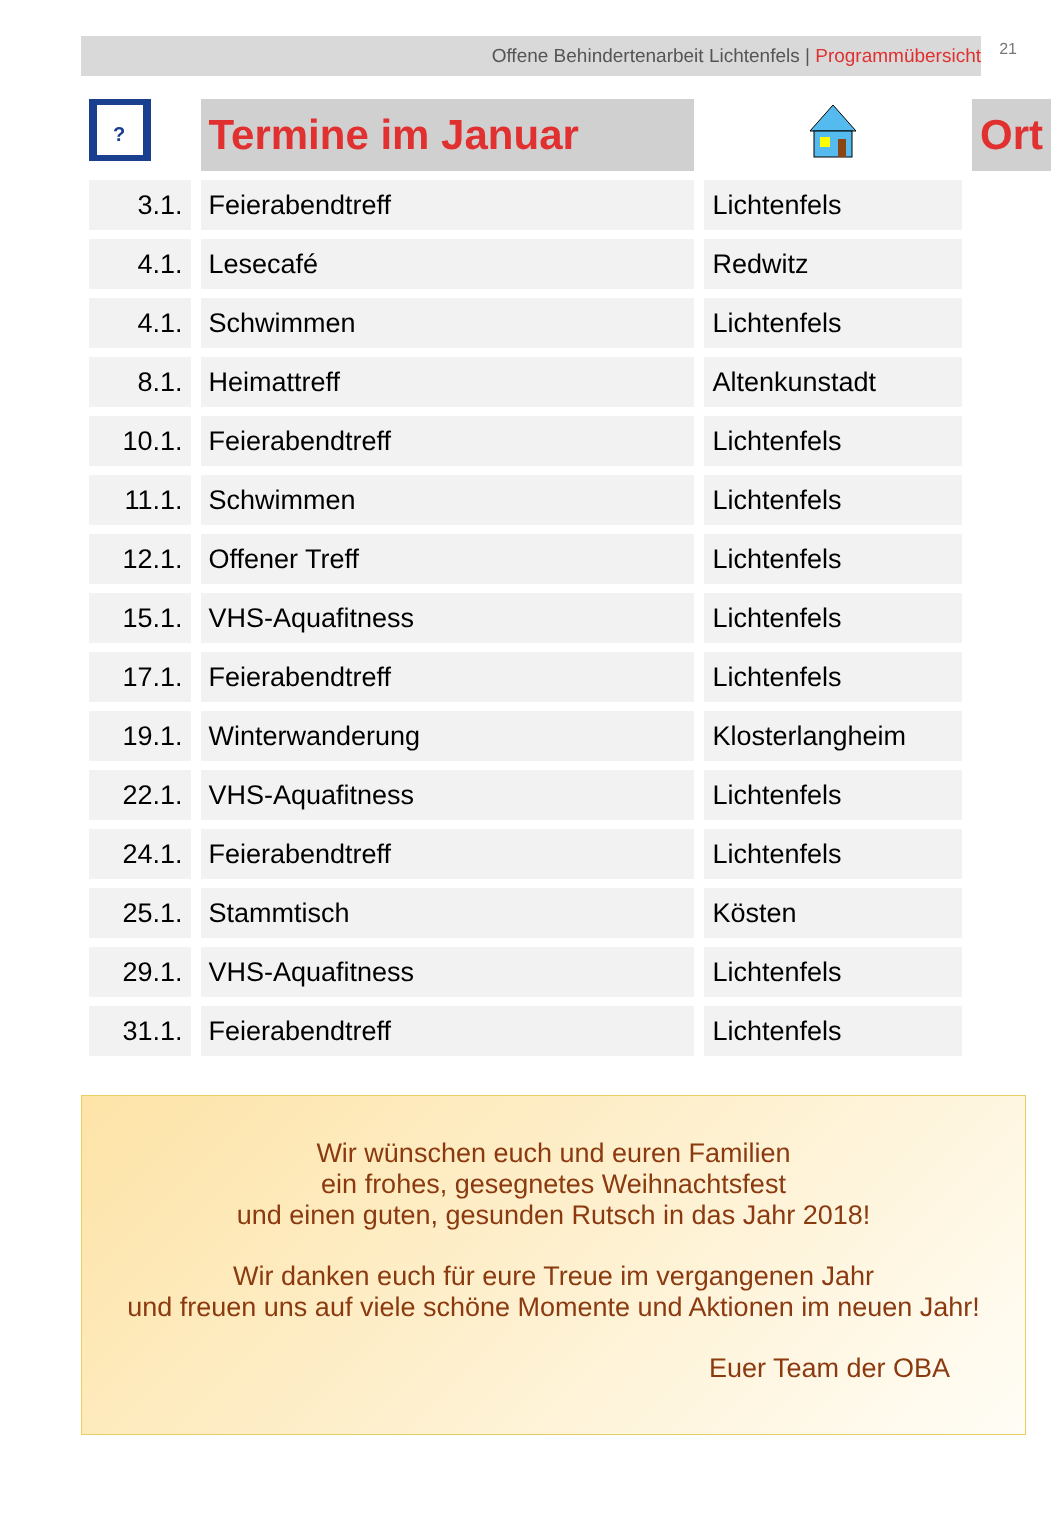Offene Behindertenarbeit Lichtenfels | Programmübersicht 21
| ? | Termine im Januar | | Ort |
| --- | --- | --- | --- |
| 3.1. | Feierabendtreff | Lichtenfels | |
| 4.1. | Lesecafé | Redwitz | |
| 4.1. | Schwimmen | Lichtenfels | |
| 8.1. | Heimattreff | Altenkunstadt | |
| 10.1. | Feierabendtreff | Lichtenfels | |
| 11.1. | Schwimmen | Lichtenfels | |
| 12.1. | Offener Treff | Lichtenfels | |
| 15.1. | VHS-Aquafitness | Lichtenfels | |
| 17.1. | Feierabendtreff | Lichtenfels | |
| 19.1. | Winterwanderung | Klosterlangheim | |
| 22.1. | VHS-Aquafitness | Lichtenfels | |
| 24.1. | Feierabendtreff | Lichtenfels | |
| 25.1. | Stammtisch | Kösten | |
| 29.1. | VHS-Aquafitness | Lichtenfels | |
| 31.1. | Feierabendtreff | Lichtenfels | |
Wir wünschen euch und euren Familien
ein frohes, gesegnetes Weihnachtsfest
und einen guten, gesunden Rutsch in das Jahr 2018!
Wir danken euch für eure Treue im vergangenen Jahr
und freuen uns auf viele schöne Momente und Aktionen im neuen Jahr!
Euer Team der OBA